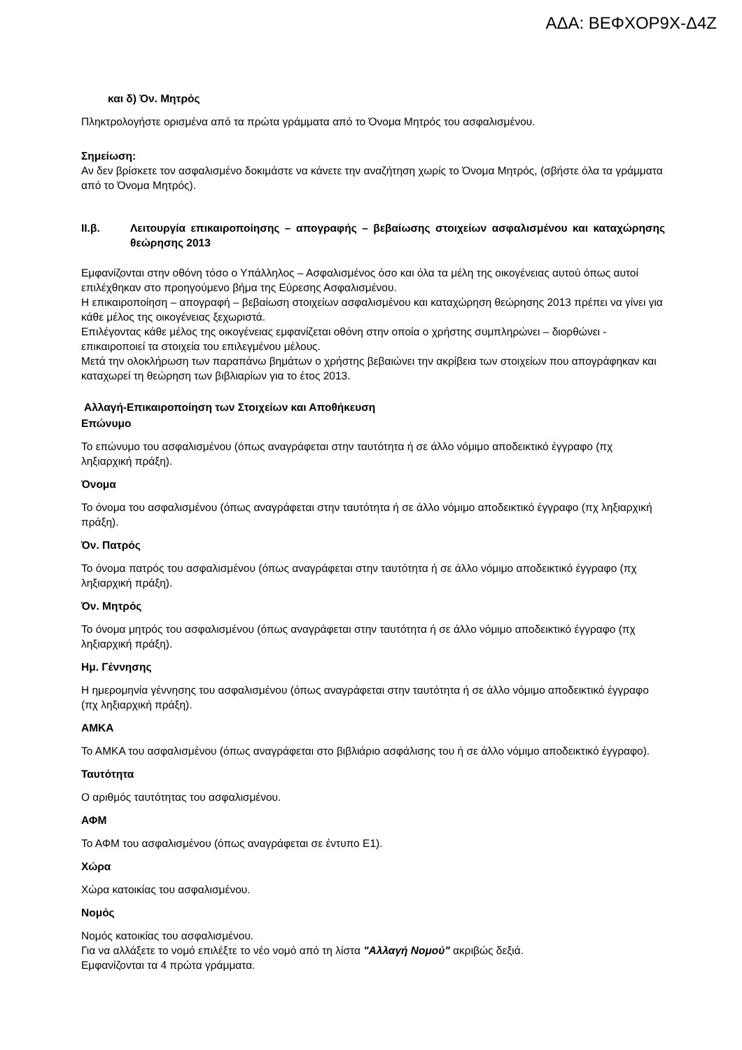ΑΔΑ: ΒΕΦΧΟΡ9Χ-Δ4Ζ
και δ) Όν. Μητρός
Πληκτρολογήστε ορισμένα από τα πρώτα γράμματα από το Όνομα Μητρός του ασφαλισμένου.
Σημείωση:
Αν δεν βρίσκετε τον ασφαλισμένο δοκιμάστε να κάνετε την αναζήτηση χωρίς το Όνομα Μητρός, (σβήστε όλα τα γράμματα από το Όνομα Μητρός).
ΙΙ.β. Λειτουργία επικαιροποίησης – απογραφής – βεβαίωσης στοιχείων ασφαλισμένου και καταχώρησης θεώρησης 2013
Εμφανίζονται στην οθόνη τόσο ο Υπάλληλος – Ασφαλισμένος όσο και όλα τα μέλη της οικογένειας αυτού όπως αυτοί επιλέχθηκαν στο προηγούμενο βήμα της Εύρεσης Ασφαλισμένου.
Η επικαιροποίηση – απογραφή – βεβαίωση στοιχείων ασφαλισμένου και καταχώρηση θεώρησης 2013 πρέπει να γίνει για κάθε μέλος της οικογένειας ξεχωριστά.
Επιλέγοντας κάθε μέλος της οικογένειας εμφανίζεται οθόνη στην οποία ο χρήστης συμπληρώνει – διορθώνει - επικαιροποιεί τα στοιχεία του επιλεγμένου μέλους.
Μετά την ολοκλήρωση των παραπάνω βημάτων ο χρήστης βεβαιώνει την ακρίβεια των στοιχείων που απογράφηκαν και καταχωρεί τη θεώρηση των βιβλιαρίων για το έτος 2013.
Αλλαγή-Επικαιροποίηση των Στοιχείων και Αποθήκευση
Επώνυμο
Το επώνυμο του ασφαλισμένου (όπως αναγράφεται στην ταυτότητα ή σε άλλο νόμιμο αποδεικτικό έγγραφο (πχ ληξιαρχική πράξη).
Όνομα
Το όνομα του ασφαλισμένου (όπως αναγράφεται στην ταυτότητα ή σε άλλο νόμιμο αποδεικτικό έγγραφο (πχ ληξιαρχική πράξη).
Όν. Πατρός
Το όνομα πατρός του ασφαλισμένου (όπως αναγράφεται στην ταυτότητα ή σε άλλο νόμιμο αποδεικτικό έγγραφο (πχ ληξιαρχική πράξη).
Όν. Μητρός
Το όνομα μητρός του ασφαλισμένου (όπως αναγράφεται στην ταυτότητα ή σε άλλο νόμιμο αποδεικτικό έγγραφο (πχ ληξιαρχική πράξη).
Ημ. Γέννησης
Η ημερομηνία γέννησης του ασφαλισμένου (όπως αναγράφεται στην ταυτότητα ή σε άλλο νόμιμο αποδεικτικό έγγραφο (πχ ληξιαρχική πράξη).
ΑΜΚΑ
Το ΑΜΚΑ του ασφαλισμένου (όπως αναγράφεται στο βιβλιάριο ασφάλισης του ή σε άλλο νόμιμο αποδεικτικό έγγραφο).
Ταυτότητα
Ο αριθμός ταυτότητας του ασφαλισμένου.
ΑΦΜ
Το ΑΦΜ του ασφαλισμένου (όπως αναγράφεται σε έντυπο Ε1).
Χώρα
Χώρα κατοικίας του ασφαλισμένου.
Νομός
Νομός κατοικίας του ασφαλισμένου.
Για να αλλάξετε το νομό επιλέξτε το νέο νομό από τη λίστα "Αλλαγή Νομού" ακριβώς δεξιά.
Εμφανίζονται τα 4 πρώτα γράμματα.